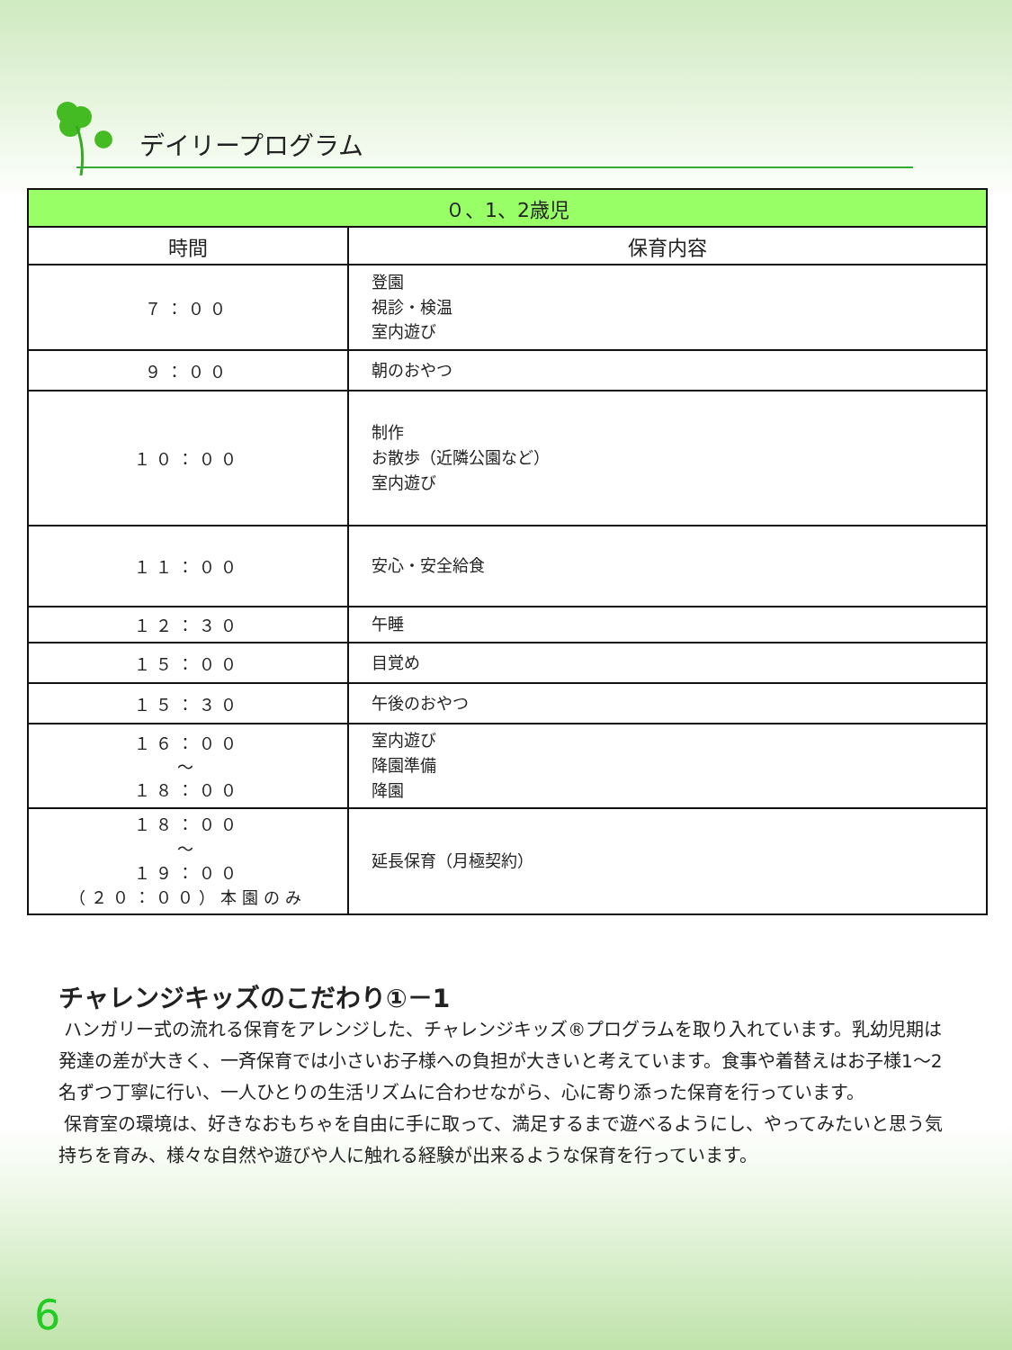デイリープログラム
| ０、1、2歳児 | |
| --- | --- |
| 時間 | 保育内容 |
| ７：００ | 登園 視診・検温 室内遊び |
| ９：００ | 朝のおやつ |
| １０：００ | 制作 お散歩（近隣公園など） 室内遊び |
| １１：００ | 安心・安全給食 |
| １２：３０ | 午睡 |
| １５：００ | 目覚め |
| １５：３０ | 午後のおやつ |
| １６：００ ～ １８：００ | 室内遊び 降園準備 降園 |
| １８：００ ～ １９：００ （２０：００）本園のみ | 延長保育（月極契約） |
チャレンジキッズのこだわり①－1
ハンガリー式の流れる保育をアレンジした、チャレンジキッズ®プログラムを取り入れています。乳幼児期は発達の差が大きく、一斉保育では小さいお子様への負担が大きいと考えています。食事や着替えはお子様1～2名ずつ丁寧に行い、一人ひとりの生活リズムに合わせながら、心に寄り添った保育を行っています。
保育室の環境は、好きなおもちゃを自由に手に取って、満足するまで遊べるようにし、やってみたいと思う気持ちを育み、様々な自然や遊びや人に触れる経験が出来るような保育を行っています。
6